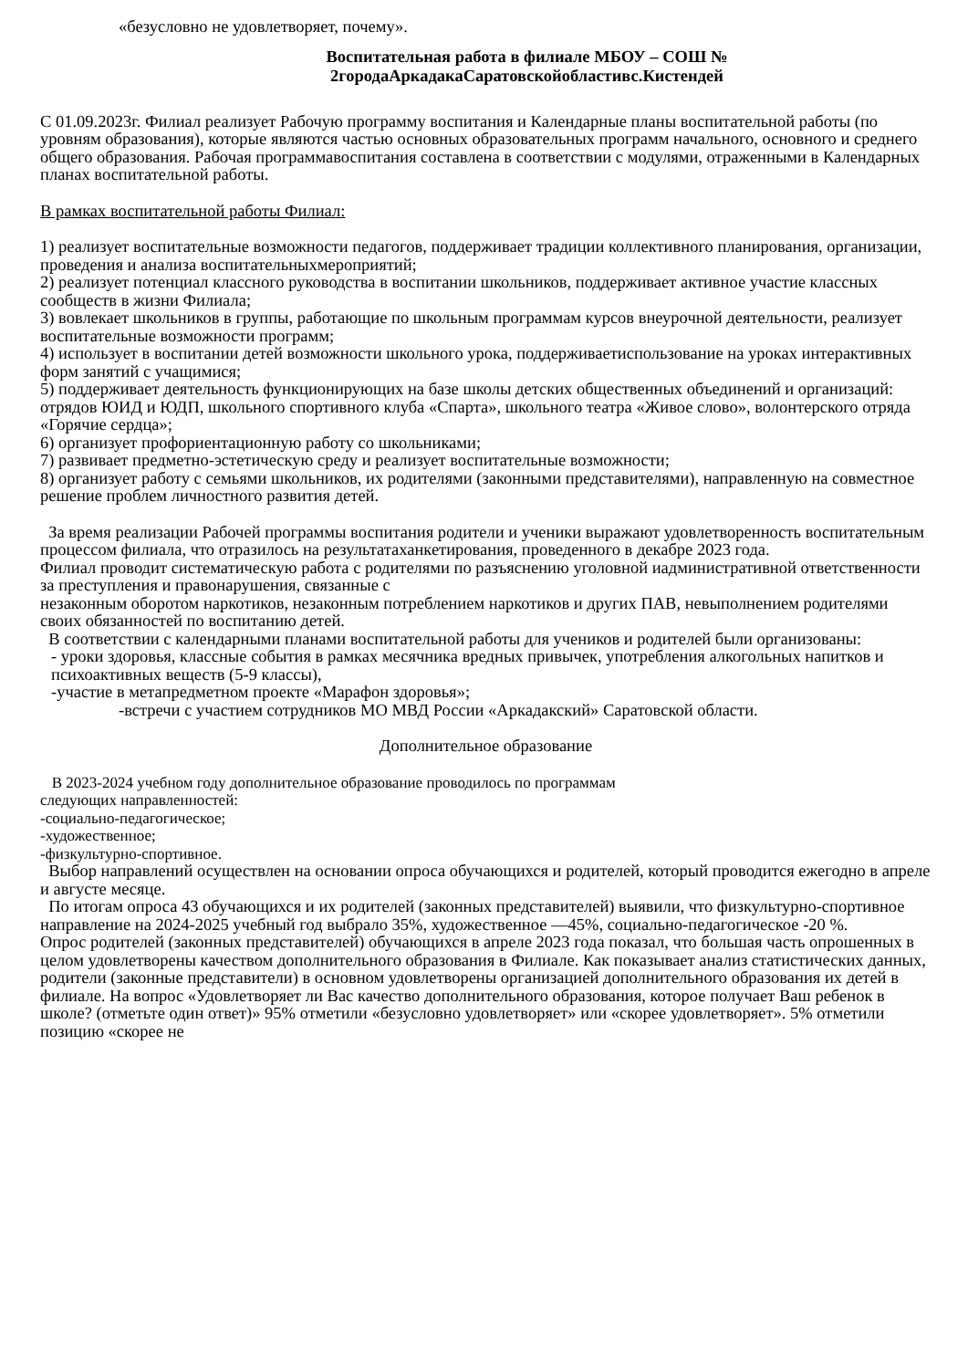«безусловно не удовлетворяет, почему».
Воспитательная работа в филиале МБОУ – СОШ №
2городаАркадакаСаратовскойобластивс.Кистендей
С 01.09.2023г. Филиал реализует Рабочую программу воспитания и Календарные планы воспитательной работы (по уровням образования), которые являются частью основных образовательных программ начального, основного и среднего общего образования. Рабочая программавоспитания составлена в соответствии с модулями, отраженными в Календарных планах воспитательной работы.
В рамках воспитательной работы Филиал:
1) реализует воспитательные возможности педагогов, поддерживает традиции коллективного планирования, организации, проведения и анализа воспитательныхмероприятий;
2) реализует потенциал классного руководства в воспитании школьников, поддерживает активное участие классных сообществ в жизни Филиала;
3) вовлекает школьников в группы, работающие по школьным программам курсов внеурочной деятельности, реализует воспитательные возможности программ;
4) использует в воспитании детей возможности школьного урока, поддерживаетиспользование на уроках интерактивных форм занятий с учащимися;
5) поддерживает деятельность функционирующих на базе школы детских общественных объединений и организаций: отрядов ЮИД и ЮДП, школьного спортивного клуба «Спарта», школьного театра «Живое слово», волонтерского отряда «Горячие сердца»;
6) организует профориентационную работу со школьниками;
7) развивает предметно-эстетическую среду и реализует воспитательные возможности;
8) организует работу с семьями школьников, их родителями (законными представителями), направленную на совместное решение проблем личностного развития детей.
За время реализации Рабочей программы воспитания родители и ученики выражают удовлетворенность воспитательным процессом филиала, что отразилось на результатаханкетирования, проведенного в декабре 2023 года.
Филиал проводит систематическую работа с родителями по разъяснению уголовной иадминистративной ответственности за преступления и правонарушения, связанные с
незаконным оборотом наркотиков, незаконным потреблением наркотиков и других ПАВ, невыполнением родителями своих обязанностей по воспитанию детей.
В соответствии с календарными планами воспитательной работы для учеников и родителей были организованы:
- уроки здоровья, классные события в рамках месячника вредных привычек, употребления алкогольных напитков и психоактивных веществ (5-9 классы),
-участие в метапредметном проекте «Марафон здоровья»;
-встречи с участием сотрудников МО МВД России «Аркадакский» Саратовской области.
Дополнительное образование
В 2023-2024 учебном году дополнительное образование проводилось по программам
следующих направленностей:
-социально-педагогическое;
-художественное;
-физкультурно-спортивное.
Выбор направлений осуществлен на основании опроса обучающихся и родителей, который проводится ежегодно в апреле и августе месяце.
По итогам опроса 43 обучающихся и их родителей (законных представителей) выявили, что физкультурно-спортивное направление на 2024-2025 учебный год выбрало 35%, художественное —45%, социально-педагогическое -20 %.
Опрос родителей (законных представителей) обучающихся в апреле 2023 года показал, что большая часть опрошенных в целом удовлетворены качеством дополнительного образования в Филиале. Как показывает анализ статистических данных, родители (законные представители) в основном удовлетворены организацией дополнительного образования их детей в филиале. На вопрос «Удовлетворяет ли Вас качество дополнительного образования, которое получает Ваш ребенок в школе? (отметьте один ответ)» 95% отметили «безусловно удовлетворяет» или «скорее удовлетворяет». 5% отметили позицию «скорее не